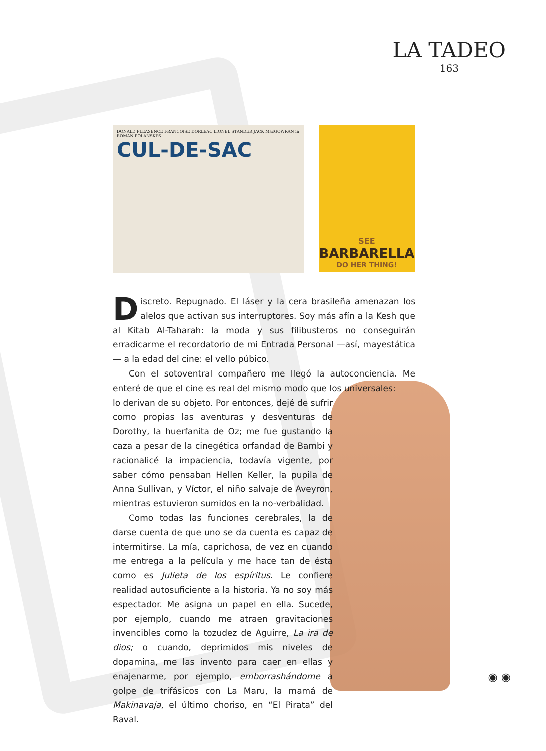LA TADEO
163
DONALD PLEASENCE FRANCOISE DORLEAC LIONEL STANDER JACK MacGOWRAN in ROMAN POLANSKI'S
CUL-DE-SAC
SEE
BARBARELLA
DO HER THING!
Discreto. Repugnado. El láser y la cera brasileña amenazan los alelos que activan sus interruptores. Soy más afín a la Kesh que al Kitab Al-Taharah: la moda y sus filibusteros no conseguirán erradicarme el recordatorio de mi Entrada Personal —así, mayestática— a la edad del cine: el vello púbico.
Con el sotoventral compañero me llegó la autoconciencia. Me enteré de que el cine es real del mismo modo que los universales:
lo derivan de su objeto. Por entonces, dejé de sufrir como propias las aventuras y desventuras de Dorothy, la huerfanita de Oz; me fue gustando la caza a pesar de la cinegética orfandad de Bambi y racionalicé la impaciencia, todavía vigente, por saber cómo pensaban Hellen Keller, la pupila de Anna Sullivan, y Víctor, el niño salvaje de Aveyron, mientras estuvieron sumidos en la no-verbalidad.
Como todas las funciones cerebrales, la de darse cuenta de que uno se da cuenta es capaz de intermitirse. La mía, caprichosa, de vez en cuando me entrega a la película y me hace tan de ésta como es Julieta de los espíritus. Le confiere realidad autosuficiente a la historia. Ya no soy más espectador. Me asigna un papel en ella. Sucede, por ejemplo, cuando me atraen gravitaciones invencibles como la tozudez de Aguirre, La ira de dios; o cuando, deprimidos mis niveles de dopamina, me las invento para caer en ellas y enajenarme, por ejemplo, emborrashándome a golpe de trifásicos con La Maru, la mamá de Makinavaja, el último choriso, en “El Pirata” del Raval.
◉ ◉